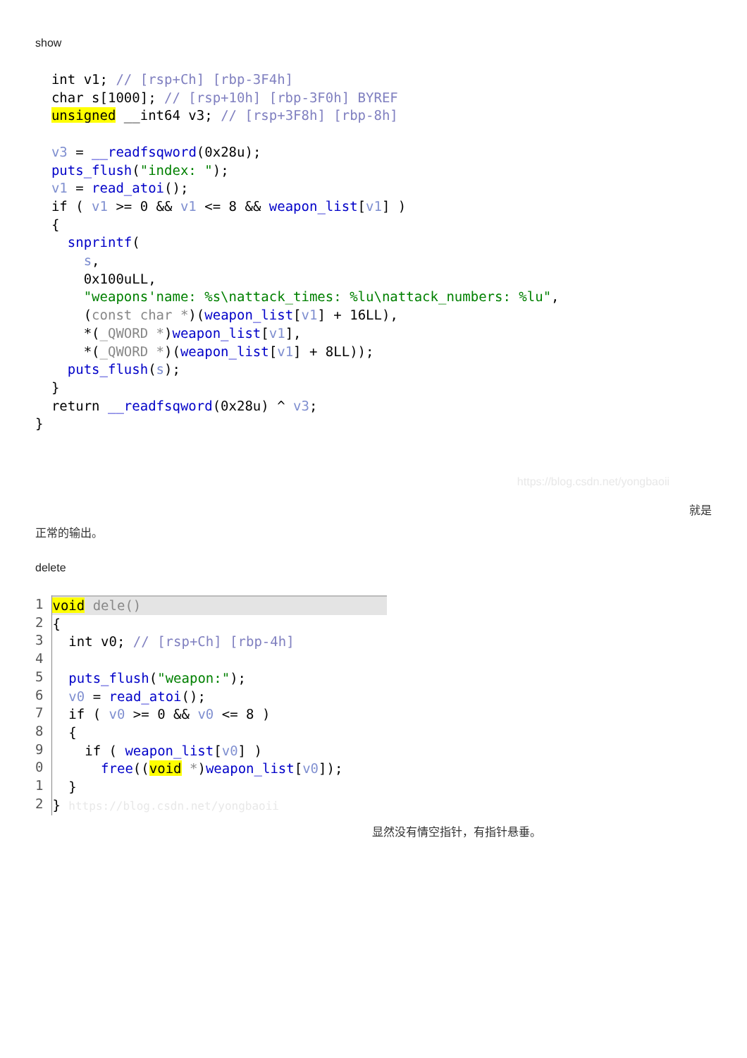show
  int v1; // [rsp+Ch] [rbp-3F4h]
  char s[1000]; // [rsp+10h] [rbp-3F0h] BYREF
  unsigned __int64 v3; // [rsp+3F8h] [rbp-8h]

  v3 = __readfsqword(0x28u);
  puts_flush("index: ");
  v1 = read_atoi();
  if ( v1 >= 0 && v1 <= 8 && weapon_list[v1] )
  {
    snprintf(
      s,
      0x100uLL,
      "weapons'name: %s\nattack_times: %lu\nattack_numbers: %lu",
      (const char *)(weapon_list[v1] + 16LL),
      *(_QWORD *)weapon_list[v1],
      *(_QWORD *)(weapon_list[v1] + 8LL));
    puts_flush(s);
  }
  return __readfsqword(0x28u) ^ v3;
}
https://blog.csdn.net/yongbaoii
就是
正常的输出。
delete
1
2
3
4
5
6
7
8
9
0
1
2
void dele(){
  int v0; // [rsp+Ch] [rbp-4h]

  puts_flush("weapon:");
  v0 = read_atoi();
  if ( v0 >= 0 && v0 <= 8 )
  {
    if ( weapon_list[v0] )
      free((void *)weapon_list[v0]);
  }
} https://blog.csdn.net/yongbaoii
显然没有情空指针，有指针悬垂。